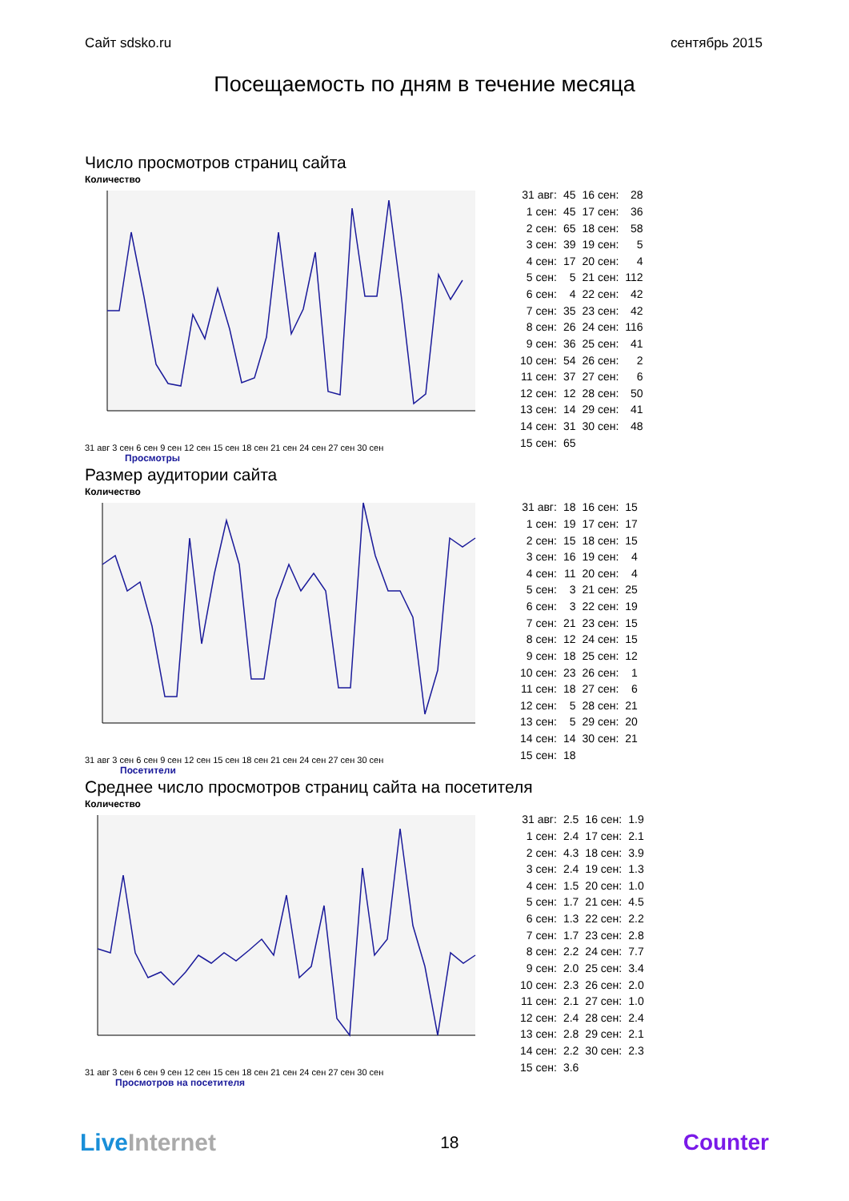Сайт sdsko.ru сентябрь 2015
Посещаемость по дням в течение месяца
Число просмотров страниц сайта
Количество
31 авг 3 сен 6 сен 9 сен 12 сен 15 сен 18 сен 21 сен 24 сен 27 сен 30 сен
| 31 авг: | 45 | 16 сен: | 28 |
| 1 сен: | 45 | 17 сен: | 36 |
| 2 сен: | 65 | 18 сен: | 58 |
| 3 сен: | 39 | 19 сен: | 5 |
| 4 сен: | 17 | 20 сен: | 4 |
| 5 сен: | 5 | 21 сен: | 112 |
| 6 сен: | 4 | 22 сен: | 42 |
| 7 сен: | 35 | 23 сен: | 42 |
| 8 сен: | 26 | 24 сен: | 116 |
| 9 сен: | 36 | 25 сен: | 41 |
| 10 сен: | 54 | 26 сен: | 2 |
| 11 сен: | 37 | 27 сен: | 6 |
| 12 сен: | 12 | 28 сен: | 50 |
| 13 сен: | 14 | 29 сен: | 41 |
| 14 сен: | 31 | 30 сен: | 48 |
| 15 сен: | 65 | | |
Просмотры
Размер аудитории сайта
Количество
31 авг 3 сен 6 сен 9 сен 12 сен 15 сен 18 сен 21 сен 24 сен 27 сен 30 сен
| 31 авг: | 18 | 16 сен: | 15 |
| 1 сен: | 19 | 17 сен: | 17 |
| 2 сен: | 15 | 18 сен: | 15 |
| 3 сен: | 16 | 19 сен: | 4 |
| 4 сен: | 11 | 20 сен: | 4 |
| 5 сен: | 3 | 21 сен: | 25 |
| 6 сен: | 3 | 22 сен: | 19 |
| 7 сен: | 21 | 23 сен: | 15 |
| 8 сен: | 12 | 24 сен: | 15 |
| 9 сен: | 18 | 25 сен: | 12 |
| 10 сен: | 23 | 26 сен: | 1 |
| 11 сен: | 18 | 27 сен: | 6 |
| 12 сен: | 5 | 28 сен: | 21 |
| 13 сен: | 5 | 29 сен: | 20 |
| 14 сен: | 14 | 30 сен: | 21 |
| 15 сен: | 18 | | |
Посетители
Среднее число просмотров страниц сайта на посетителя
Количество
31 авг 3 сен 6 сен 9 сен 12 сен 15 сен 18 сен 21 сен 24 сен 27 сен 30 сен
| 31 авг: | 2.5 | 16 сен: | 1.9 |
| 1 сен: | 2.4 | 17 сен: | 2.1 |
| 2 сен: | 4.3 | 18 сен: | 3.9 |
| 3 сен: | 2.4 | 19 сен: | 1.3 |
| 4 сен: | 1.5 | 20 сен: | 1.0 |
| 5 сен: | 1.7 | 21 сен: | 4.5 |
| 6 сен: | 1.3 | 22 сен: | 2.2 |
| 7 сен: | 1.7 | 23 сен: | 2.8 |
| 8 сен: | 2.2 | 24 сен: | 7.7 |
| 9 сен: | 2.0 | 25 сен: | 3.4 |
| 10 сен: | 2.3 | 26 сен: | 2.0 |
| 11 сен: | 2.1 | 27 сен: | 1.0 |
| 12 сен: | 2.4 | 28 сен: | 2.4 |
| 13 сен: | 2.8 | 29 сен: | 2.1 |
| 14 сен: | 2.2 | 30 сен: | 2.3 |
| 15 сен: | 3.6 | | |
Просмотров на посетителя
LiveInternet 18 Counter